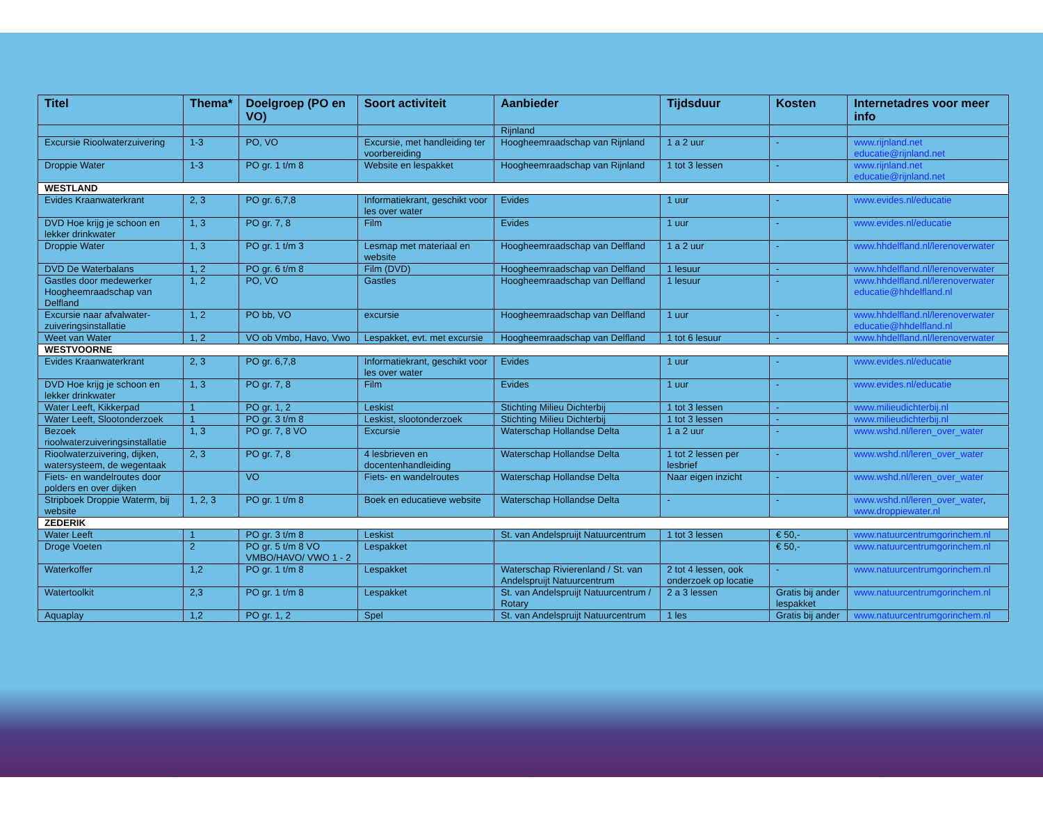| Titel | Thema* | Doelgroep (PO en VO) | Soort activiteit | Aanbieder | Tijdsduur | Kosten | Internetadres voor meer info |
| --- | --- | --- | --- | --- | --- | --- | --- |
| | | | | Rijnland | | | |
| Excursie Rioolwaterzuivering | 1-3 | PO, VO | Excursie, met handleiding ter voorbereiding | Hoogheemraadschap van Rijnland | 1 a 2 uur | - | www.rijnland.net educatie@rijnland.net |
| Droppie Water | 1-3 | PO gr. 1 t/m 8 | Website en lespakket | Hoogheemraadschap van Rijnland | 1 tot 3 lessen | - | www.rijnland.net educatie@rijnland.net |
| WESTLAND | | | | | | | |
| Evides Kraanwaterkrant | 2, 3 | PO gr. 6,7,8 | Informatiekrant, geschikt voor les over water | Evides | 1 uur | - | www.evides.nl/educatie |
| DVD Hoe krijg je schoon en lekker drinkwater | 1, 3 | PO gr. 7, 8 | Film | Evides | 1 uur | - | www.evides.nl/educatie |
| Droppie Water | 1, 3 | PO gr. 1 t/m 3 | Lesmap met materiaal en website | Hoogheemraadschap van Delfland | 1 a 2 uur | - | www.hhdelfland.nl/lerenoverwater |
| DVD De Waterbalans | 1, 2 | PO gr. 6 t/m 8 | Film (DVD) | Hoogheemraadschap van Delfland | 1 lesuur | - | www.hhdelfland.nl/lerenoverwater |
| Gastles door medewerker Hoogheemraadschap van Delfland | 1, 2 | PO, VO | Gastles | Hoogheemraadschap van Delfland | 1 lesuur | - | www.hhdelfland.nl/lerenoverwater educatie@hhdelfland.nl |
| Excursie naar afvalwater-zuiveringsinstallatie | 1, 2 | PO bb, VO | excursie | Hoogheemraadschap van Delfland | 1 uur | - | www.hhdelfland.nl/lerenoverwater educatie@hhdelfland.nl |
| Weet van Water | 1, 2 | VO ob Vmbo, Havo, Vwo | Lespakket, evt. met excursie | Hoogheemraadschap van Delfland | 1 tot 6 lesuur | - | www.hhdelfland.nl/lerenoverwater |
| WESTVOORNE | | | | | | | |
| Evides Kraanwaterkrant | 2, 3 | PO gr. 6,7,8 | Informatiekrant, geschikt voor les over water | Evides | 1 uur | - | www.evides.nl/educatie |
| DVD Hoe krijg je schoon en lekker drinkwater | 1, 3 | PO gr. 7, 8 | Film | Evides | 1 uur | - | www.evides.nl/educatie |
| Water Leeft, Kikkerpad | 1 | PO gr. 1, 2 | Leskist | Stichting Milieu Dichterbij | 1 tot 3 lessen | - | www.milieudichterbij.nl |
| Water Leeft, Slootonderzoek | 1 | PO gr. 3 t/m 8 | Leskist, slootonderzoek | Stichting Milieu Dichterbij | 1 tot 3 lessen | - | www.milieudichterbij.nl |
| Bezoek rioolwaterzuiveringsinstallatie | 1, 3 | PO gr. 7, 8 VO | Excursie | Waterschap Hollandse Delta | 1 a 2 uur | - | www.wshd.nl/leren_over_water |
| Rioolwaterzuivering, dijken, watersysteem, de wegentaak | 2, 3 | PO gr. 7, 8 | 4 lesbrieven en docentenhandleiding | Waterschap Hollandse Delta | 1 tot 2 lessen per lesbrief | - | www.wshd.nl/leren_over_water |
| Fiets- en wandelroutes door polders en over dijken | | VO | Fiets- en wandelroutes | Waterschap Hollandse Delta | Naar eigen inzicht | - | www.wshd.nl/leren_over_water |
| Stripboek Droppie Waterm, bij website | 1, 2, 3 | PO gr. 1 t/m 8 | Boek en educatieve website | Waterschap Hollandse Delta | - | - | www.wshd.nl/leren_over_water , www.droppiewater.nl |
| ZEDERIK | | | | | | | |
| Water Leeft | 1 | PO gr. 3 t/m 8 | Leskist | St. van Andelspruijt Natuurcentrum | 1 tot 3 lessen | € 50,- | www.natuurcentrumgorinchem.nl |
| Droge Voeten | 2 | PO gr. 5 t/m 8 VO VMBO/HAVO/ VWO 1 - 2 | Lespakket | | | € 50,- | www.natuurcentrumgorinchem.nl |
| Waterkoffer | 1,2 | PO gr. 1 t/m 8 | Lespakket | Waterschap Rivierenland / St. van Andelspruijt Natuurcentrum | 2 tot 4 lessen, ook onderzoek op locatie | - | www.natuurcentrumgorinchem.nl |
| Watertoolkit | 2,3 | PO gr. 1 t/m 8 | Lespakket | St. van Andelspruijt Natuurcentrum / Rotary | 2 a 3 lessen | Gratis bij ander lespakket | www.natuurcentrumgorinchem.nl |
| Aquaplay | 1,2 | PO gr. 1, 2 | Spel | St. van Andelspruijt Natuurcentrum | 1 les | Gratis bij ander | www.natuurcentrumgorinchem.nl |